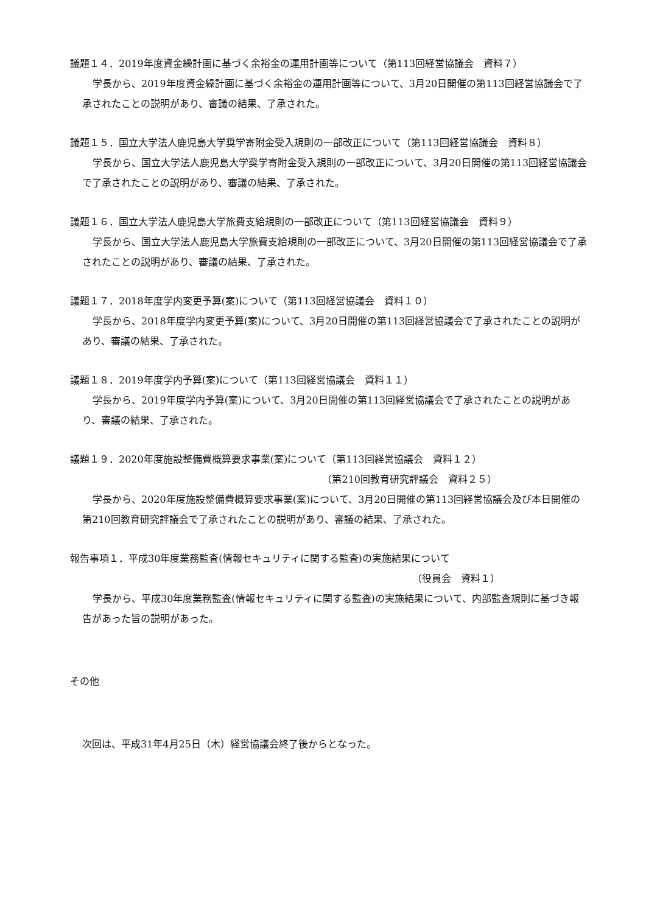議題１４．2019年度資金繰計画に基づく余裕金の運用計画等について（第113回経営協議会　資料７）
学長から、2019年度資金繰計画に基づく余裕金の運用計画等について、3月20日開催の第113回経営協議会で了承されたことの説明があり、審議の結果、了承された。
議題１５．国立大学法人鹿児島大学奨学寄附金受入規則の一部改正について（第113回経営協議会　資料８）
学長から、国立大学法人鹿児島大学奨学寄附金受入規則の一部改正について、3月20日開催の第113回経営協議会で了承されたことの説明があり、審議の結果、了承された。
議題１６．国立大学法人鹿児島大学旅費支給規則の一部改正について（第113回経営協議会　資料９）
学長から、国立大学法人鹿児島大学旅費支給規則の一部改正について、3月20日開催の第113回経営協議会で了承されたことの説明があり、審議の結果、了承された。
議題１７．2018年度学内変更予算(案)について（第113回経営協議会　資料１０）
学長から、2018年度学内変更予算(案)について、3月20日開催の第113回経営協議会で了承されたことの説明があり、審議の結果、了承された。
議題１８．2019年度学内予算(案)について（第113回経営協議会　資料１１）
学長から、2019年度学内予算(案)について、3月20日開催の第113回経営協議会で了承されたことの説明があり、審議の結果、了承された。
議題１９．2020年度施設整備費概算要求事業(案)について（第113回経営協議会　資料１２）
（第210回教育研究評議会　資料２５）
学長から、2020年度施設整備費概算要求事業(案)について、3月20日開催の第113回経営協議会及び本日開催の第210回教育研究評議会で了承されたことの説明があり、審議の結果、了承された。
報告事項１．平成30年度業務監査(情報セキュリティに関する監査)の実施結果について
（役員会　資料１）
学長から、平成30年度業務監査(情報セキュリティに関する監査)の実施結果について、内部監査規則に基づき報告があった旨の説明があった。
その他
次回は、平成31年4月25日（木）経営協議会終了後からとなった。